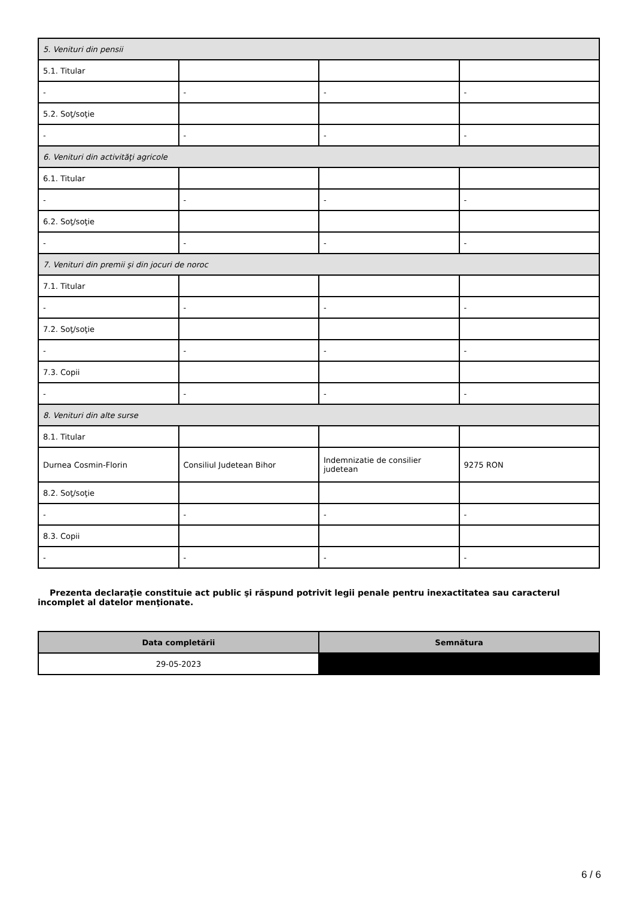| 5. Venituri din pensii | | | |
| 5.1. Titular | | | |
| - | - | - | - |
| 5.2. Soţ/soţie | | | |
| - | - | - | - |
| 6. Venituri din activităţi agricole | | | |
| 6.1. Titular | | | |
| - | - | - | - |
| 6.2. Soţ/soţie | | | |
| - | - | - | - |
| 7. Venituri din premii şi din jocuri de noroc | | | |
| 7.1. Titular | | | |
| - | - | - | - |
| 7.2. Soţ/soţie | | | |
| - | - | - | - |
| 7.3. Copii | | | |
| - | - | - | - |
| 8. Venituri din alte surse | | | |
| 8.1. Titular | | | |
| Durnea Cosmin-Florin | Consiliul Judetean Bihor | Indemnizatie de consilier judetean | 9275 RON |
| 8.2. Soţ/soţie | | | |
| - | - | - | - |
| 8.3. Copii | | | |
| - | - | - | - |
Prezenta declaraţie constituie act public şi răspund potrivit legii penale pentru inexactitatea sau caracterul incomplet al datelor menţionate.
| Data completării | Semnătura |
| --- | --- |
| 29-05-2023 | |
6 / 6